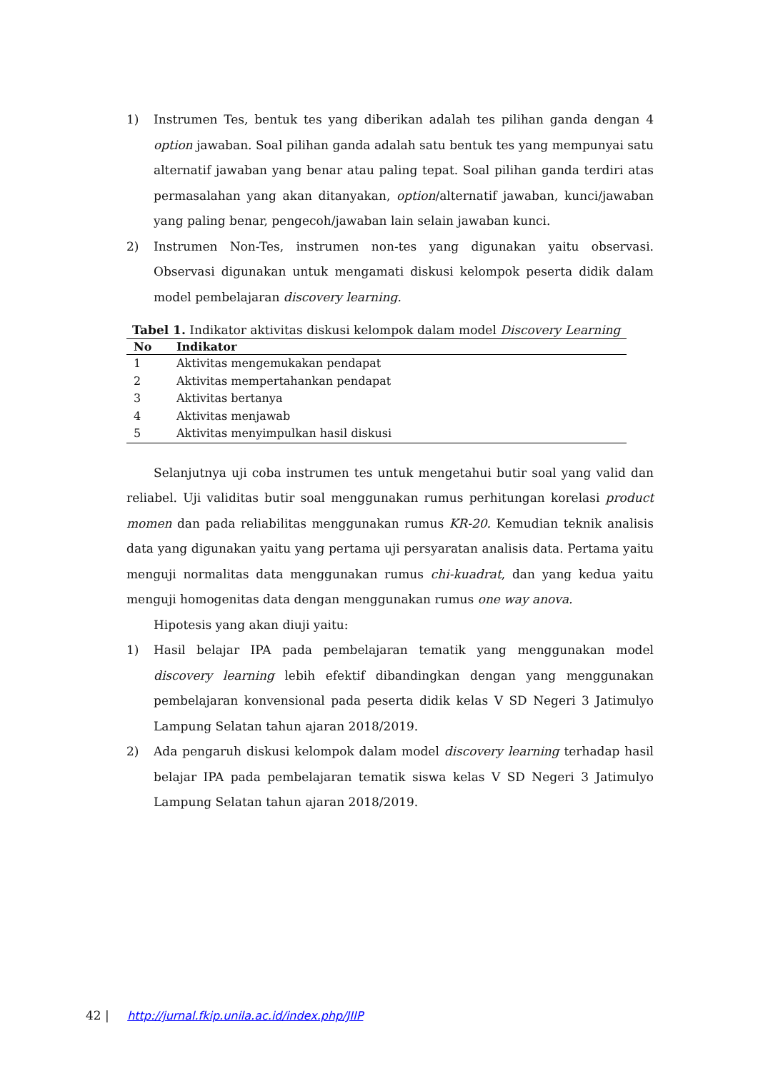1) Instrumen Tes, bentuk tes yang diberikan adalah tes pilihan ganda dengan 4 option jawaban. Soal pilihan ganda adalah satu bentuk tes yang mempunyai satu alternatif jawaban yang benar atau paling tepat. Soal pilihan ganda terdiri atas permasalahan yang akan ditanyakan, option/alternatif jawaban, kunci/jawaban yang paling benar, pengecoh/jawaban lain selain jawaban kunci.
2) Instrumen Non-Tes, instrumen non-tes yang digunakan yaitu observasi. Observasi digunakan untuk mengamati diskusi kelompok peserta didik dalam model pembelajaran discovery learning.
Tabel 1. Indikator aktivitas diskusi kelompok dalam model Discovery Learning
| No | Indikator |
| --- | --- |
| 1 | Aktivitas mengemukakan pendapat |
| 2 | Aktivitas mempertahankan pendapat |
| 3 | Aktivitas bertanya |
| 4 | Aktivitas menjawab |
| 5 | Aktivitas menyimpulkan hasil diskusi |
Selanjutnya uji coba instrumen tes untuk mengetahui butir soal yang valid dan reliabel. Uji validitas butir soal menggunakan rumus perhitungan korelasi product momen dan pada reliabilitas menggunakan rumus KR-20. Kemudian teknik analisis data yang digunakan yaitu yang pertama uji persyaratan analisis data. Pertama yaitu menguji normalitas data menggunakan rumus chi-kuadrat, dan yang kedua yaitu menguji homogenitas data dengan menggunakan rumus one way anova.
Hipotesis yang akan diuji yaitu:
1) Hasil belajar IPA pada pembelajaran tematik yang menggunakan model discovery learning lebih efektif dibandingkan dengan yang menggunakan pembelajaran konvensional pada peserta didik kelas V SD Negeri 3 Jatimulyo Lampung Selatan tahun ajaran 2018/2019.
2) Ada pengaruh diskusi kelompok dalam model discovery learning terhadap hasil belajar IPA pada pembelajaran tematik siswa kelas V SD Negeri 3 Jatimulyo Lampung Selatan tahun ajaran 2018/2019.
42 | http://jurnal.fkip.unila.ac.id/index.php/JIIP